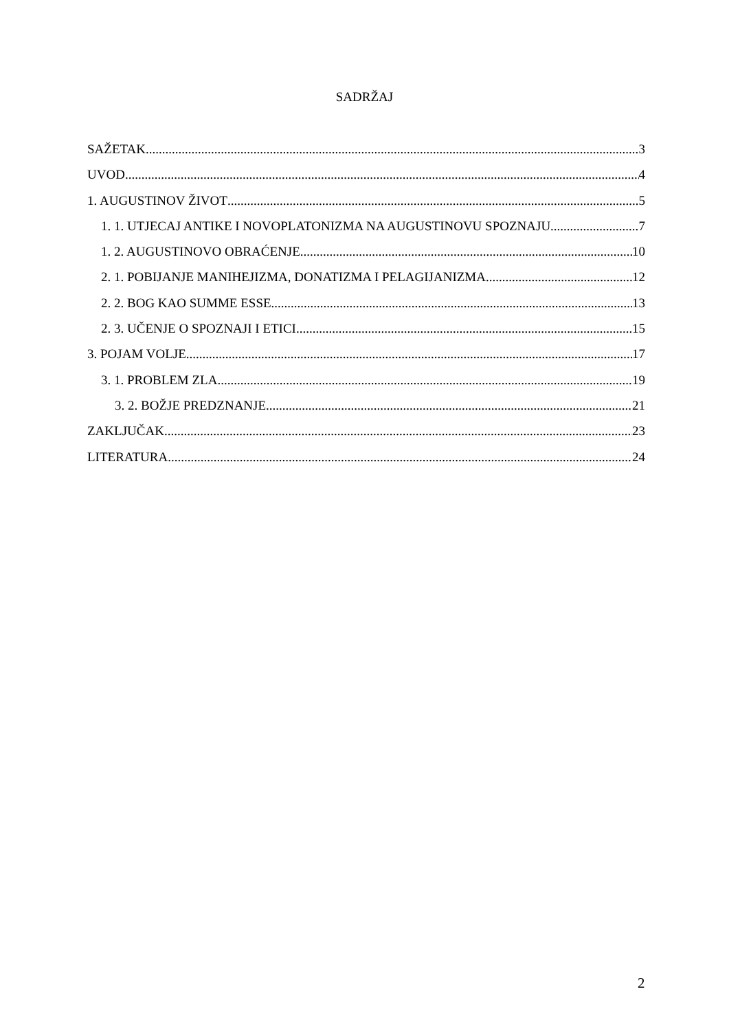SADRŽAJ
SAŽETAK 3
UVOD 4
1. AUGUSTINOV ŽIVOT 5
1. 1. UTJECAJ ANTIKE I NOVOPLATONIZMA NA AUGUSTINOVU SPOZNAJU 7
1. 2. AUGUSTINOVO OBRAĆENJE 10
2. 1. POBIJANJE MANIHEJIZMA, DONATIZMA I PELAGIJANIZMA 12
2. 2. BOG KAO SUMME ESSE 13
2. 3. UČENJE O SPOZNAJI I ETICI 15
3. POJAM VOLJE 17
3. 1. PROBLEM ZLA 19
3. 2. BOŽJE PREDZNANJE 21
ZAKLJUČAK 23
LITERATURA 24
2